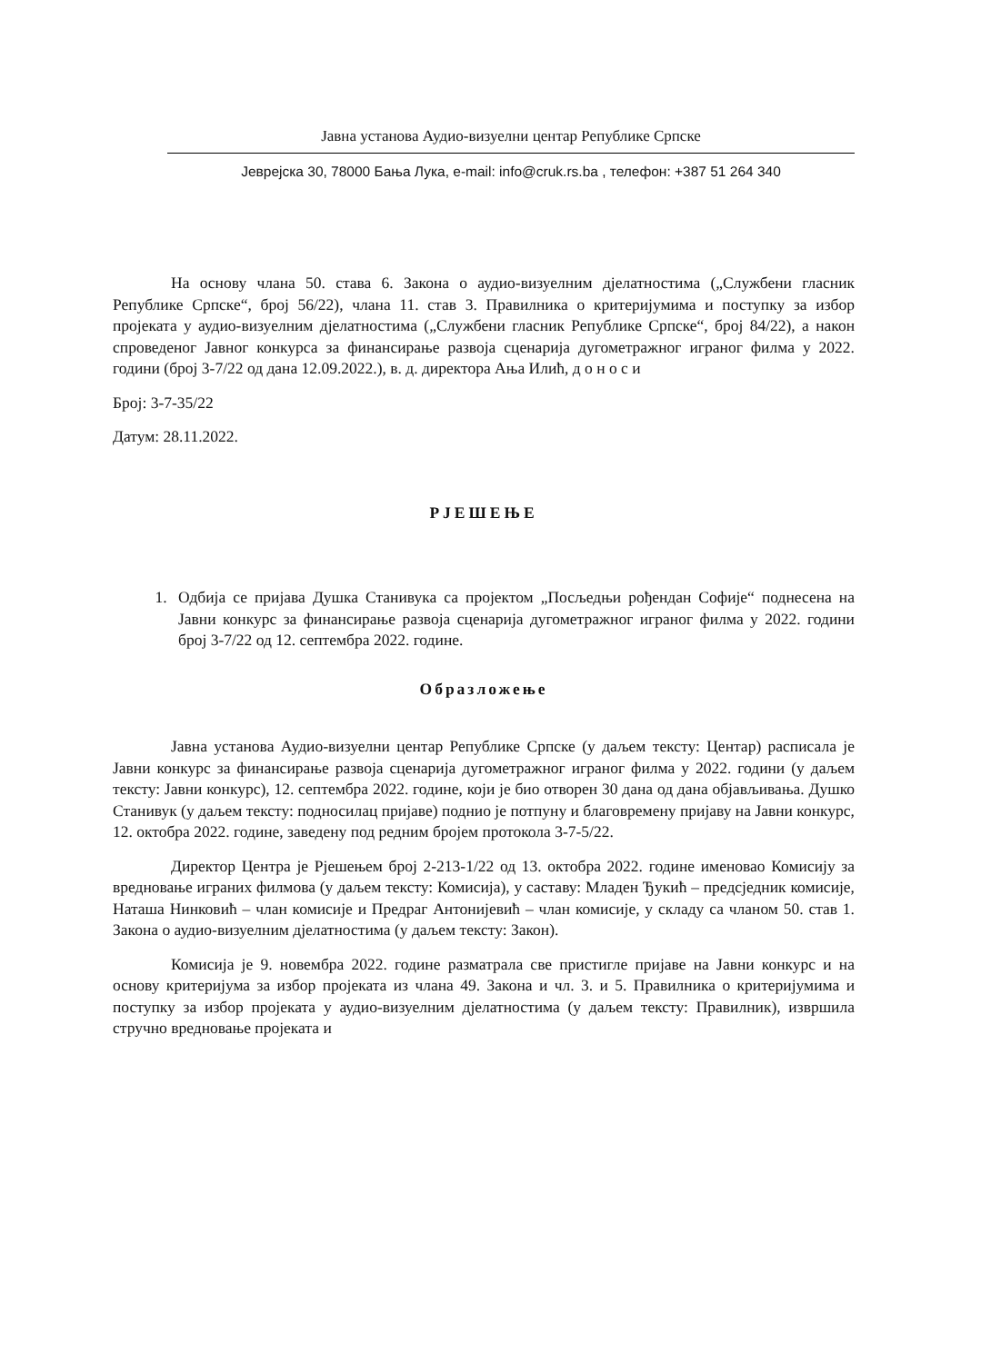Јавна установа Аудио-визуелни центар Републике Српске
Јеврејска 30, 78000 Бања Лука, e-mail: info@cruk.rs.ba , телефон: +387 51 264 340
На основу члана 50. става 6. Закона о аудио-визуелним дјелатностима („Службени гласник Републике Српске“, број 56/22), члана 11. став 3. Правилника о критеријумима и поступку за избор пројеката у аудио-визуелним дјелатностима („Службени гласник Републике Српске“, број 84/22), а након спроведеног Јавног конкурса за финансирање развоја сценарија дугометражног играног филма у 2022. години (број 3-7/22 од дана 12.09.2022.), в. д. директора Ања Илић, д о н о с и
Број: 3-7-35/22
Датум: 28.11.2022.
РЈЕШЕЊЕ
1. Одбија се пријава Душка Станивука са пројектом „Посљедњи рођендан Софије“ поднесена на Јавни конкурс за финансирање развоја сценарија дугометражног играног филма у 2022. години број 3-7/22 од 12. септембра 2022. године.
Образложење
Јавна установа Аудио-визуелни центар Републике Српске (у даљем тексту: Центар) расписала је Јавни конкурс за финансирање развоја сценарија дугометражног играног филма у 2022. години (у даљем тексту: Јавни конкурс), 12. септембра 2022. године, који је био отворен 30 дана од дана објављивања. Душко Станивук (у даљем тексту: подносилац пријаве) поднио је потпуну и благовремену пријаву на Јавни конкурс, 12. октобра 2022. године, заведену под редним бројем протокола 3-7-5/22.
Директор Центра је Рјешењем број 2-213-1/22 од 13. октобра 2022. године именовао Комисију за вредновање играних филмова (у даљем тексту: Комисија), у саставу: Младен Ђукић – предсједник комисије, Наташа Нинковић – члан комисије и Предраг Антонијевић – члан комисије, у складу са чланом 50. став 1. Закона о аудио-визуелним дјелатностима (у даљем тексту: Закон).
Комисија је 9. новембра 2022. године разматрала све пристигле пријаве на Јавни конкурс и на основу критеријума за избор пројеката из члана 49. Закона и чл. 3. и 5. Правилника о критеријумима и поступку за избор пројеката у аудио-визуелним дјелатностима (у даљем тексту: Правилник), извршила стручно вредновање пројеката и